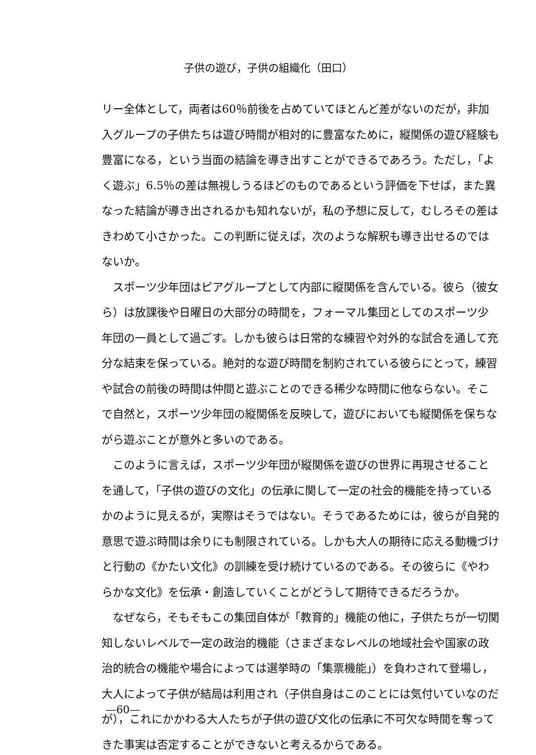子供の遊び，子供の組織化（田口）
リー全体として，両者は60％前後を占めていてほとんど差がないのだが，非加入グループの子供たちは遊び時間が相対的に豊富なために，縦関係の遊び経験も豊富になる，という当面の結論を導き出すことができるであろう。ただし，「よく遊ぶ」6.5％の差は無視しうるほどのものであるという評価を下せば，また異なった結論が導き出されるかも知れないが，私の予想に反して，むしろその差はきわめて小さかった。この判断に従えば，次のような解釈も導き出せるのではないか。
スポーツ少年団はピアグループとして内部に縦関係を含んでいる。彼ら（彼女ら）は放課後や日曜日の大部分の時間を，フォーマル集団としてのスポーツ少年団の一員として過ごす。しかも彼らは日常的な練習や対外的な試合を通して充分な結束を保っている。絶対的な遊び時間を制約されている彼らにとって，練習や試合の前後の時間は仲間と遊ぶことのできる稀少な時間に他ならない。そこで自然と，スポーツ少年団の縦関係を反映して，遊びにおいても縦関係を保ちながら遊ぶことが意外と多いのである。
このように言えば，スポーツ少年団が縦関係を遊びの世界に再現させることを通して，「子供の遊びの文化」の伝承に関して一定の社会的機能を持っているかのように見えるが，実際はそうではない。そうであるためには，彼らが自発的意思で遊ぶ時間は余りにも制限されている。しかも大人の期待に応える動機づけと行動の《かたい文化》の訓練を受け続けているのである。その彼らに《やわらかな文化》を伝承・創造していくことがどうして期待できるだろうか。
なぜなら，そもそもこの集団自体が「教育的」機能の他に，子供たちが一切関知しないレベルで一定の政治的機能（さまざまなレベルの地域社会や国家の政治的統合の機能や場合によっては選挙時の「集票機能」）を負わされて登場し，大人によって子供が結局は利用され（子供自身はこのことには気付いていなのだが），これにかかわる大人たちが子供の遊び文化の伝承に不可欠な時間を奪ってきた事実は否定することができないと考えるからである。
—60—